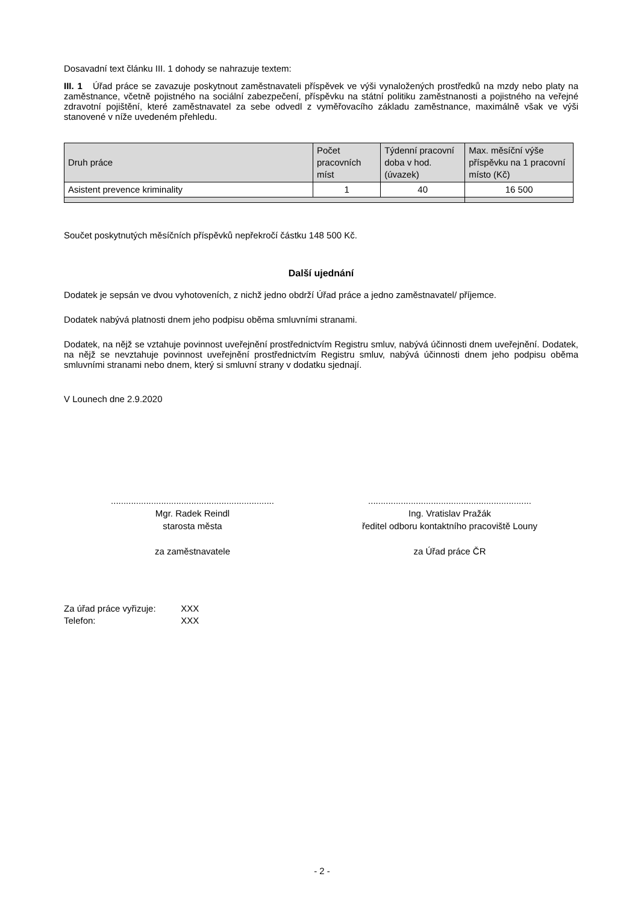Dosavadní text článku III. 1 dohody se nahrazuje textem:
III. 1 Úřad práce se zavazuje poskytnout zaměstnavateli příspěvek ve výši vynaložených prostředků na mzdy nebo platy na zaměstnance, včetně pojistného na sociální zabezpečení, příspěvku na státní politiku zaměstnanosti a pojistného na veřejné zdravotní pojištění, které zaměstnavatel za sebe odvedl z vyměřovacího základu zaměstnance, maximálně však ve výši stanovené v níže uvedeném přehledu.
| Druh práce | Počet pracovních míst | Týdenní pracovní doba v hod. (úvazek) | Max. měsíční výše příspěvku na 1 pracovní místo (Kč) |
| --- | --- | --- | --- |
| Asistent prevence kriminality | 1 | 40 | 16 500 |
Součet poskytnutých měsíčních příspěvků nepřekročí částku 148 500 Kč.
Další ujednání
Dodatek je sepsán ve dvou vyhotoveních, z nichž jedno obdrží Úřad práce a jedno zaměstnavatel/ příjemce.
Dodatek nabývá platnosti dnem jeho podpisu oběma smluvními stranami.
Dodatek, na nějž se vztahuje povinnost uveřejnění prostřednictvím Registru smluv, nabývá účinnosti dnem uveřejnění. Dodatek, na nějž se nevztahuje povinnost uveřejnění prostřednictvím Registru smluv, nabývá účinnosti dnem jeho podpisu oběma smluvními stranami nebo dnem, který si smluvní strany v dodatku sjednají.
V Lounech dne 2.9.2020
.................................................................
Mgr. Radek Reindl
starosta města
za zaměstnavatele
.................................................................
Ing. Vratislav Pražák
ředitel odboru kontaktního pracoviště Louny
za Úřad práce ČR
Za úřad práce vyřizuje: XXX
Telefon: XXX
- 2 -